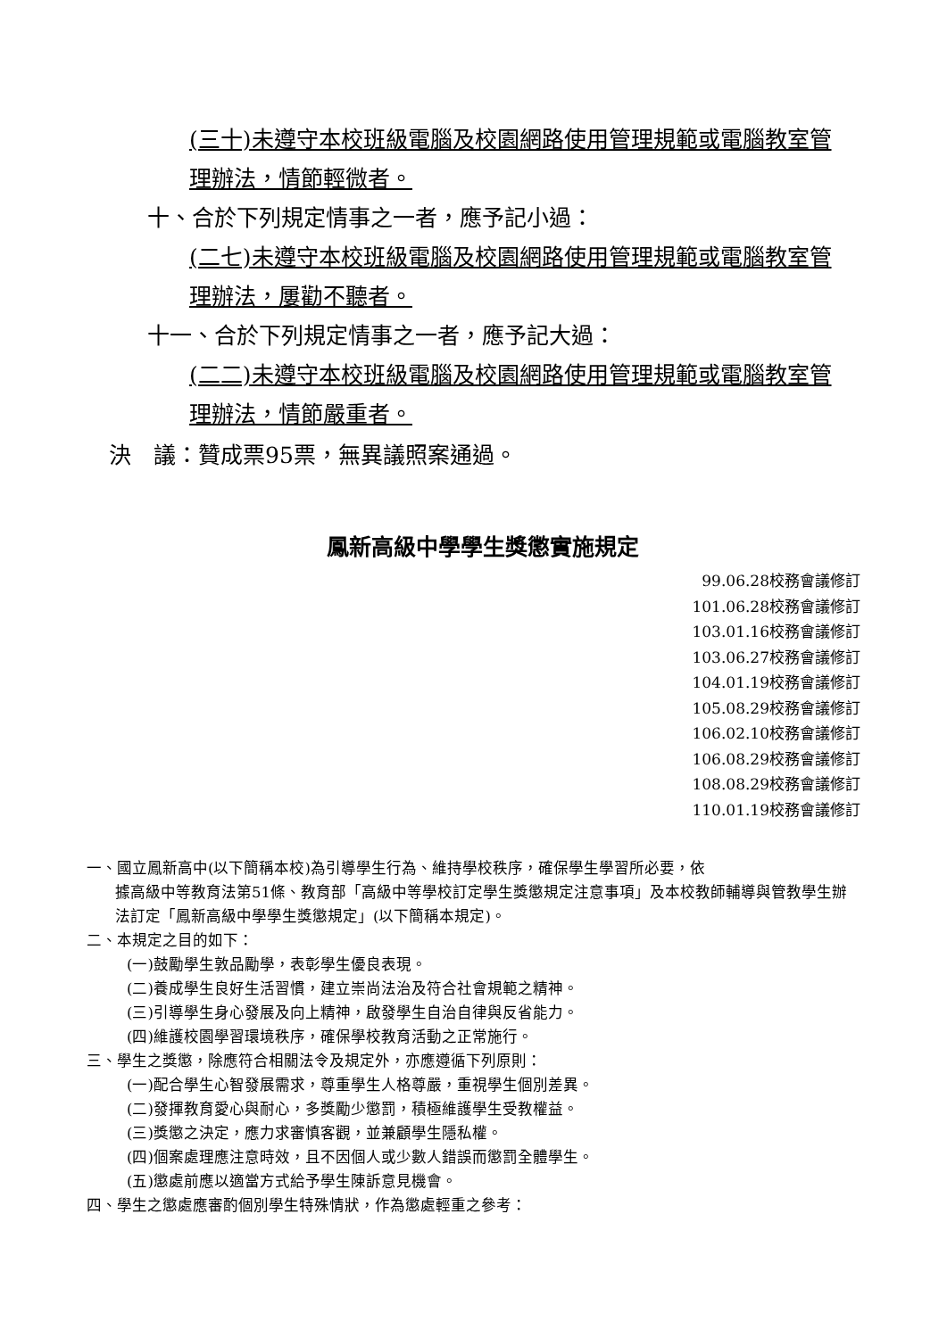(三十)未遵守本校班級電腦及校園網路使用管理規範或電腦教室管理辦法，情節輕微者。
十、合於下列規定情事之一者，應予記小過：
(二七)未遵守本校班級電腦及校園網路使用管理規範或電腦教室管理辦法，屢勸不聽者。
十一、合於下列規定情事之一者，應予記大過：
(二二)未遵守本校班級電腦及校園網路使用管理規範或電腦教室管理辦法，情節嚴重者。
決　議：贊成票95票，無異議照案通過。
鳳新高級中學學生獎懲實施規定
99.06.28校務會議修訂
101.06.28校務會議修訂
103.01.16校務會議修訂
103.06.27校務會議修訂
104.01.19校務會議修訂
105.08.29校務會議修訂
106.02.10校務會議修訂
106.08.29校務會議修訂
108.08.29校務會議修訂
110.01.19校務會議修訂
一、國立鳳新高中(以下簡稱本校)為引導學生行為、維持學校秩序，確保學生學習所必要，依
據高級中等教育法第51條、教育部「高級中等學校訂定學生獎懲規定注意事項」及本校教師輔導與管教學生辦法訂定「鳳新高級中學學生獎懲規定」(以下簡稱本規定)。
二、本規定之目的如下：
(一)鼓勵學生敦品勵學，表彰學生優良表現。
(二)養成學生良好生活習慣，建立崇尚法治及符合社會規範之精神。
(三)引導學生身心發展及向上精神，啟發學生自治自律與反省能力。
(四)維護校園學習環境秩序，確保學校教育活動之正常施行。
三、學生之獎懲，除應符合相關法令及規定外，亦應遵循下列原則：
(一)配合學生心智發展需求，尊重學生人格尊嚴，重視學生個別差異。
(二)發揮教育愛心與耐心，多獎勵少懲罰，積極維護學生受教權益。
(三)獎懲之決定，應力求審慎客觀，並兼顧學生隱私權。
(四)個案處理應注意時效，且不因個人或少數人錯誤而懲罰全體學生。
(五)懲處前應以適當方式給予學生陳訴意見機會。
四、學生之懲處應審酌個別學生特殊情狀，作為懲處輕重之參考：